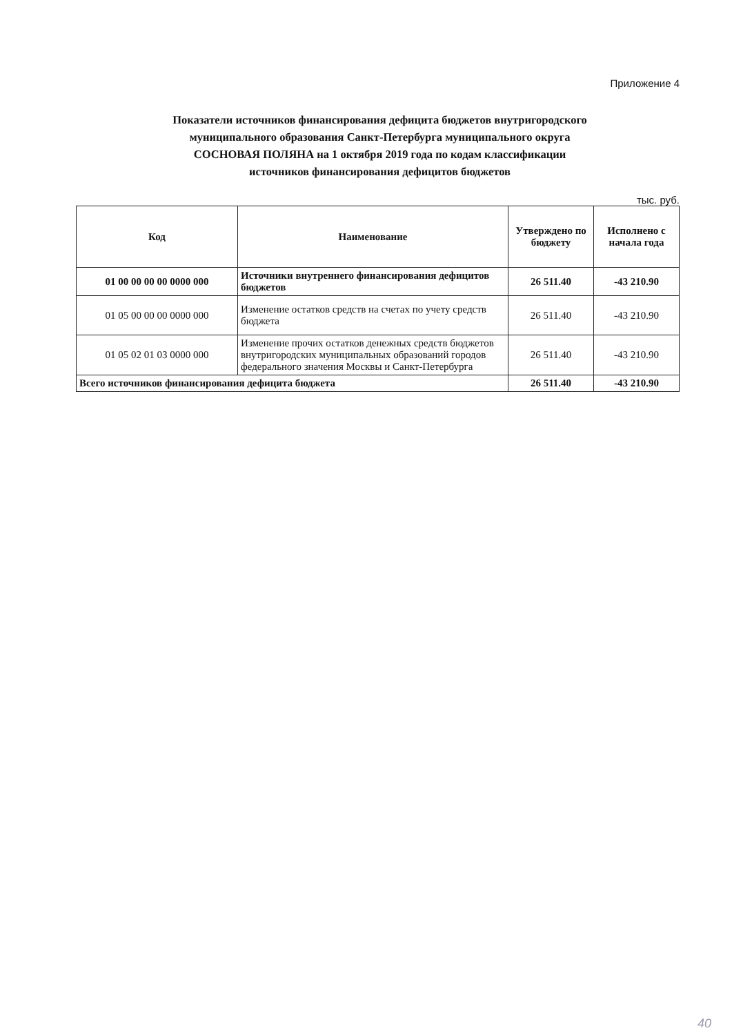Приложение 4
Показатели источников финансирования дефицита бюджетов внутригородского муниципального образования Санкт-Петербурга муниципального округа СОСНОВАЯ ПОЛЯНА на 1 октября 2019 года по кодам классификации источников финансирования дефицитов бюджетов
тыс. руб.
| Код | Наименование | Утверждено по бюджету | Исполнено с начала года |
| --- | --- | --- | --- |
| 01 00 00 00 00 0000 000 | Источники внутреннего финансирования дефицитов бюджетов | 26 511.40 | -43 210.90 |
| 01 05 00 00 00 0000 000 | Изменение остатков средств на счетах по учету средств бюджета | 26 511.40 | -43 210.90 |
| 01 05 02 01 03 0000 000 | Изменение прочих остатков денежных средств бюджетов внутригородских муниципальных образований городов федерального значения Москвы и Санкт-Петербурга | 26 511.40 | -43 210.90 |
| Всего источников финансирования дефицита бюджета | | 26 511.40 | -43 210.90 |
40